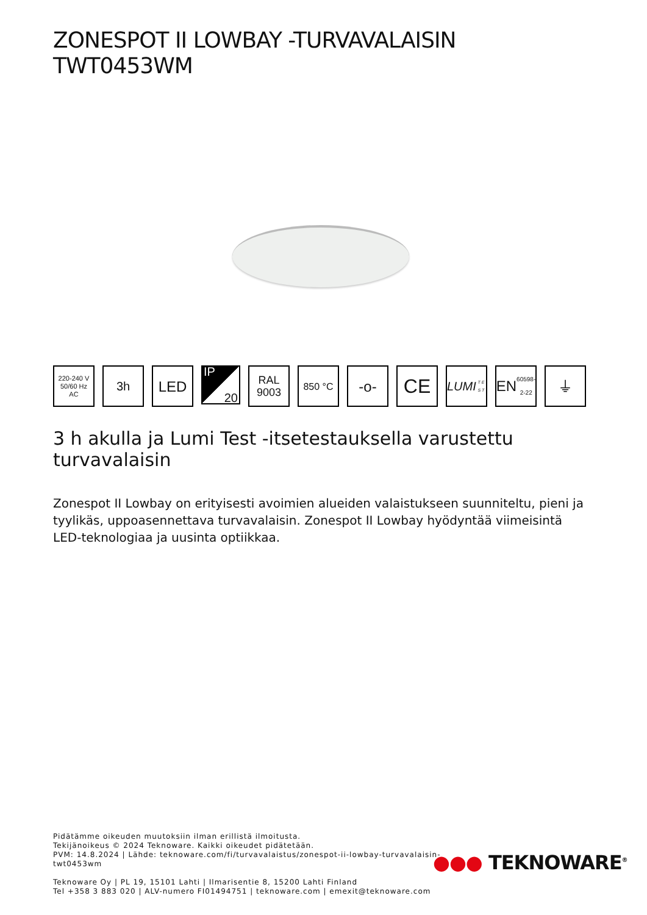ZONESPOT II LOWBAY -TURVAVALAISIN
TWT0453WM
220-240 V
50/60 Hz
AC
3h
LED
IP
20
RAL
9003
850 °C
-o-
CE
LUMI
T E S T
EN
60598-2-22
⏚
3 h akulla ja Lumi Test -itsetestauksella varustettu turvavalaisin
Zonespot II Lowbay on erityisesti avoimien alueiden valaistukseen suunniteltu, pieni ja tyylikäs, uppoasennettava turvavalaisin. Zonespot II Lowbay hyödyntää viimeisintä LED-teknologiaa ja uusinta optiikkaa.
Pidätämme oikeuden muutoksiin ilman erillistä ilmoitusta.
Tekijänoikeus © 2024 Teknoware. Kaikki oikeudet pidätetään.
PVM: 14.8.2024 | Lähde: teknoware.com/fi/turvavalaistus/zonespot-ii-lowbay-turvavalaisin-
twt0453wm
Teknoware Oy | PL 19, 15101 Lahti | Ilmarisentie 8, 15200 Lahti Finland
Tel +358 3 883 020 | ALV-numero FI01494751 | teknoware.com | emexit@teknoware.com
●●● TEKNOWARE<sup>®</sup>